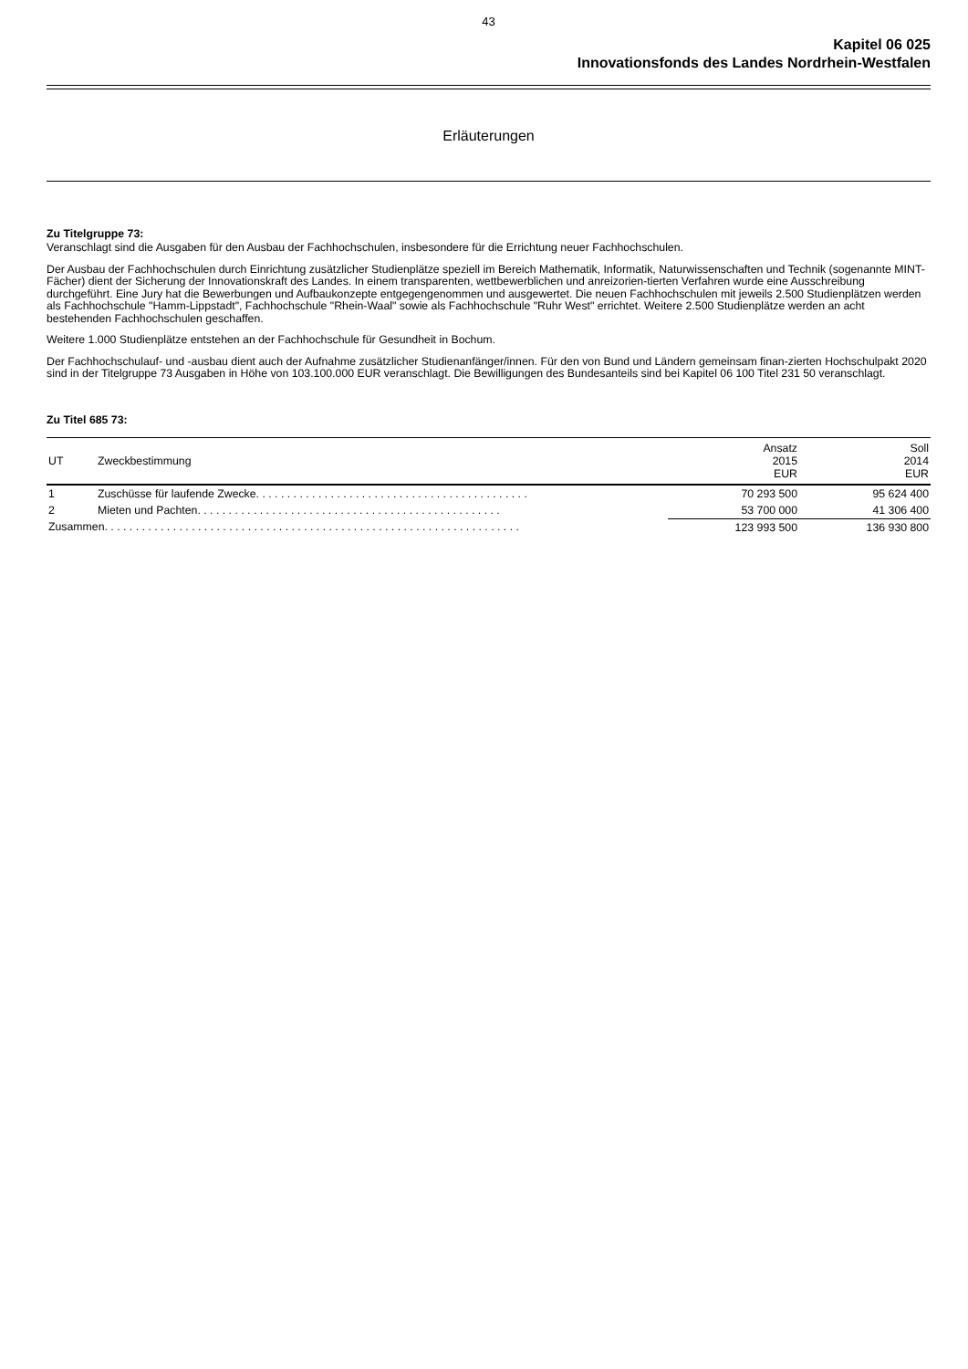43
Kapitel 06 025
Innovationsfonds des Landes Nordrhein-Westfalen
Erläuterungen
Zu Titelgruppe 73:
Veranschlagt sind die Ausgaben für den Ausbau der Fachhochschulen, insbesondere für die Errichtung neuer Fachhochschulen.
Der Ausbau der Fachhochschulen durch Einrichtung zusätzlicher Studienplätze speziell im Bereich Mathematik, Informatik, Naturwissenschaften und Technik (sogenannte MINT-Fächer) dient der Sicherung der Innovationskraft des Landes. In einem transparenten, wettbewerblichen und anreizorien-tierten Verfahren wurde eine Ausschreibung durchgeführt. Eine Jury hat die Bewerbungen und Aufbaukonzepte entgegengenommen und ausgewertet. Die neuen Fachhochschulen mit jeweils 2.500 Studienplätzen werden als Fachhochschule "Hamm-Lippstadt", Fachhochschule "Rhein-Waal" sowie als Fachhochschule "Ruhr West" errichtet. Weitere 2.500 Studienplätze werden an acht bestehenden Fachhochschulen geschaffen.
Weitere 1.000 Studienplätze entstehen an der Fachhochschule für Gesundheit in Bochum.
Der Fachhochschulauf- und -ausbau dient auch der Aufnahme zusätzlicher Studienanfänger/innen. Für den von Bund und Ländern gemeinsam finan-zierten Hochschulpakt 2020 sind in der Titelgruppe 73 Ausgaben in Höhe von 103.100.000 EUR veranschlagt. Die Bewilligungen des Bundesanteils sind bei Kapitel 06 100 Titel 231 50 veranschlagt.
Zu Titel 685 73:
| UT | Zweckbestimmung | Ansatz 2015 EUR | Soll 2014 EUR |
| --- | --- | --- | --- |
| 1 | Zuschüsse für laufende Zwecke. . . . . . . . . . . . . . . . . . . . . . . . . . . . . . . . . . . . . . . . . . . . | 70 293 500 | 95 624 400 |
| 2 | Mieten und Pachten. . . . . . . . . . . . . . . . . . . . . . . . . . . . . . . . . . . . . . . . . . . . . . . . . | 53 700 000 | 41 306 400 |
| Zusammen. . . . . . . . . . . . . . . . . . . . . . . . . . . . . . . . . . . . . . . . . . . . . . . . . . . . . . . . . . . . . . . . . . . | | 123 993 500 | 136 930 800 |